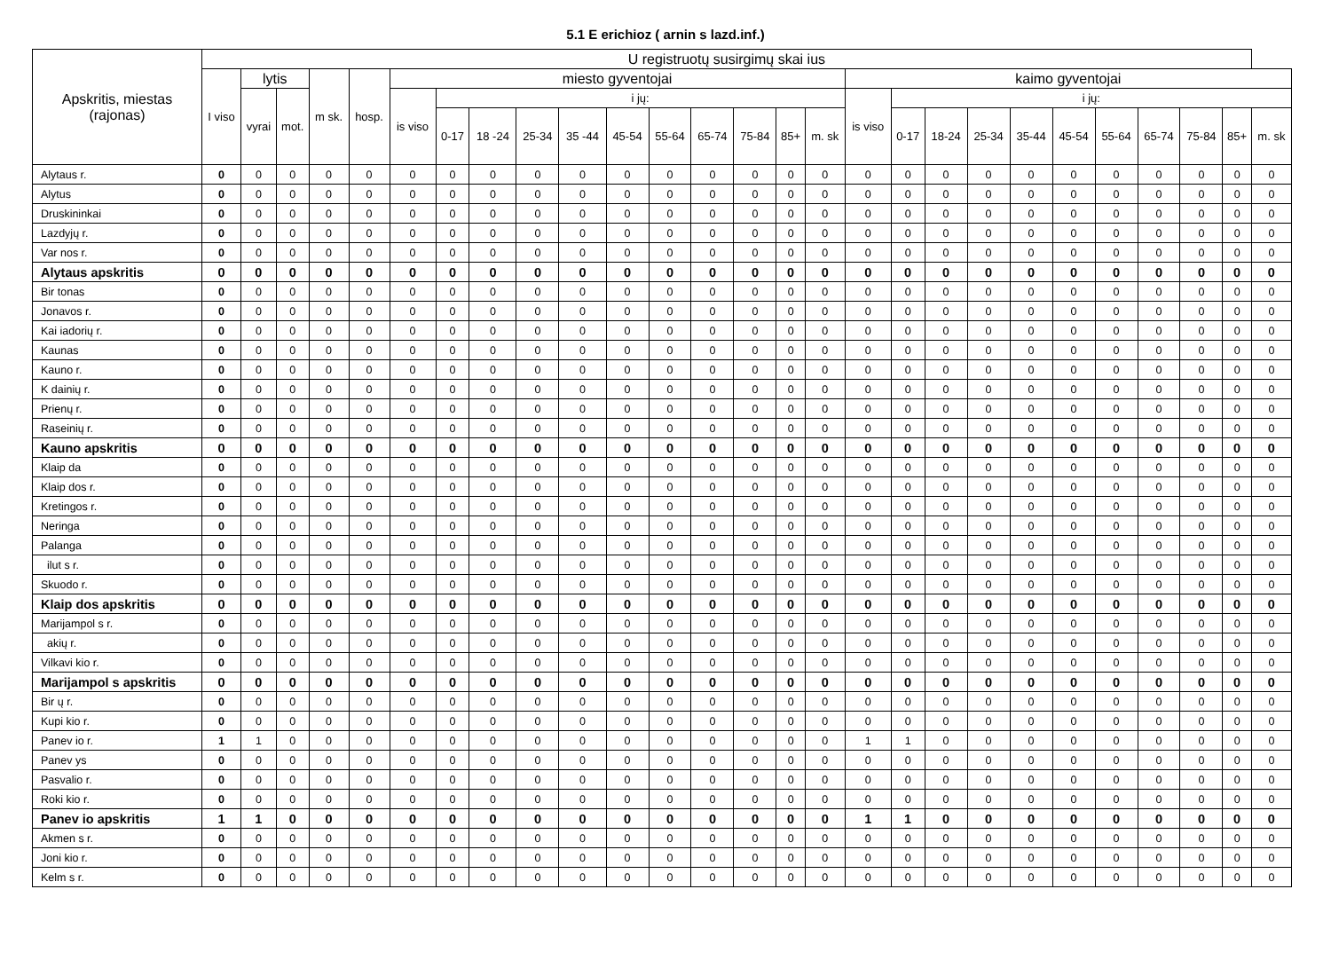5.1 E erichioz ( arnin s lazd.inf.)
| Apskritis, miestas (rajonas) | U registruotų susirgimų skai ius | | | | | | | | | | | | | | | | | | | | | | | | | | |
| --- | --- | --- | --- | --- | --- | --- | --- | --- | --- | --- | --- | --- | --- | --- | --- | --- | --- | --- | --- | --- | --- | --- | --- | --- | --- | --- | --- |
| | I viso | lytis | | m sk. | hosp. | miesto gyventojai | | | | | | | | | | | kaimo gyventojai | | | | | | | | | | |
| | | vyrai | mot. | | | is viso | i jų: | | | | | | | | | | is viso | i jų: | | | | | | | | | |
| | | | | | | | 0-17 | 18 -24 | 25-34 | 35 -44 | 45-54 | 55-64 | 65-74 | 75-84 | 85+ | m. sk | | 0-17 | 18-24 | 25-34 | 35-44 | 45-54 | 55-64 | 65-74 | 75-84 | 85+ | m. sk |
| Alytaus r. | 0 | 0 | 0 | 0 | 0 | 0 | 0 | 0 | 0 | 0 | 0 | 0 | 0 | 0 | 0 | 0 | 0 | 0 | 0 | 0 | 0 | 0 | 0 | 0 | 0 | 0 | 0 |
| Alytus | 0 | 0 | 0 | 0 | 0 | 0 | 0 | 0 | 0 | 0 | 0 | 0 | 0 | 0 | 0 | 0 | 0 | 0 | 0 | 0 | 0 | 0 | 0 | 0 | 0 | 0 | 0 |
| Druskininkai | 0 | 0 | 0 | 0 | 0 | 0 | 0 | 0 | 0 | 0 | 0 | 0 | 0 | 0 | 0 | 0 | 0 | 0 | 0 | 0 | 0 | 0 | 0 | 0 | 0 | 0 | 0 |
| Lazdyjų r. | 0 | 0 | 0 | 0 | 0 | 0 | 0 | 0 | 0 | 0 | 0 | 0 | 0 | 0 | 0 | 0 | 0 | 0 | 0 | 0 | 0 | 0 | 0 | 0 | 0 | 0 | 0 |
| Var nos r. | 0 | 0 | 0 | 0 | 0 | 0 | 0 | 0 | 0 | 0 | 0 | 0 | 0 | 0 | 0 | 0 | 0 | 0 | 0 | 0 | 0 | 0 | 0 | 0 | 0 | 0 | 0 |
| Alytaus apskritis | 0 | 0 | 0 | 0 | 0 | 0 | 0 | 0 | 0 | 0 | 0 | 0 | 0 | 0 | 0 | 0 | 0 | 0 | 0 | 0 | 0 | 0 | 0 | 0 | 0 | 0 | 0 |
| Bir tonas | 0 | 0 | 0 | 0 | 0 | 0 | 0 | 0 | 0 | 0 | 0 | 0 | 0 | 0 | 0 | 0 | 0 | 0 | 0 | 0 | 0 | 0 | 0 | 0 | 0 | 0 | 0 |
| Jonavos r. | 0 | 0 | 0 | 0 | 0 | 0 | 0 | 0 | 0 | 0 | 0 | 0 | 0 | 0 | 0 | 0 | 0 | 0 | 0 | 0 | 0 | 0 | 0 | 0 | 0 | 0 | 0 |
| Kai iadorių r. | 0 | 0 | 0 | 0 | 0 | 0 | 0 | 0 | 0 | 0 | 0 | 0 | 0 | 0 | 0 | 0 | 0 | 0 | 0 | 0 | 0 | 0 | 0 | 0 | 0 | 0 | 0 |
| Kaunas | 0 | 0 | 0 | 0 | 0 | 0 | 0 | 0 | 0 | 0 | 0 | 0 | 0 | 0 | 0 | 0 | 0 | 0 | 0 | 0 | 0 | 0 | 0 | 0 | 0 | 0 | 0 |
| Kauno r. | 0 | 0 | 0 | 0 | 0 | 0 | 0 | 0 | 0 | 0 | 0 | 0 | 0 | 0 | 0 | 0 | 0 | 0 | 0 | 0 | 0 | 0 | 0 | 0 | 0 | 0 | 0 |
| K dainių r. | 0 | 0 | 0 | 0 | 0 | 0 | 0 | 0 | 0 | 0 | 0 | 0 | 0 | 0 | 0 | 0 | 0 | 0 | 0 | 0 | 0 | 0 | 0 | 0 | 0 | 0 | 0 |
| Prienų r. | 0 | 0 | 0 | 0 | 0 | 0 | 0 | 0 | 0 | 0 | 0 | 0 | 0 | 0 | 0 | 0 | 0 | 0 | 0 | 0 | 0 | 0 | 0 | 0 | 0 | 0 | 0 |
| Raseinių r. | 0 | 0 | 0 | 0 | 0 | 0 | 0 | 0 | 0 | 0 | 0 | 0 | 0 | 0 | 0 | 0 | 0 | 0 | 0 | 0 | 0 | 0 | 0 | 0 | 0 | 0 | 0 |
| Kauno apskritis | 0 | 0 | 0 | 0 | 0 | 0 | 0 | 0 | 0 | 0 | 0 | 0 | 0 | 0 | 0 | 0 | 0 | 0 | 0 | 0 | 0 | 0 | 0 | 0 | 0 | 0 | 0 |
| Klaip da | 0 | 0 | 0 | 0 | 0 | 0 | 0 | 0 | 0 | 0 | 0 | 0 | 0 | 0 | 0 | 0 | 0 | 0 | 0 | 0 | 0 | 0 | 0 | 0 | 0 | 0 | 0 |
| Klaip dos r. | 0 | 0 | 0 | 0 | 0 | 0 | 0 | 0 | 0 | 0 | 0 | 0 | 0 | 0 | 0 | 0 | 0 | 0 | 0 | 0 | 0 | 0 | 0 | 0 | 0 | 0 | 0 |
| Kretingos r. | 0 | 0 | 0 | 0 | 0 | 0 | 0 | 0 | 0 | 0 | 0 | 0 | 0 | 0 | 0 | 0 | 0 | 0 | 0 | 0 | 0 | 0 | 0 | 0 | 0 | 0 | 0 |
| Neringa | 0 | 0 | 0 | 0 | 0 | 0 | 0 | 0 | 0 | 0 | 0 | 0 | 0 | 0 | 0 | 0 | 0 | 0 | 0 | 0 | 0 | 0 | 0 | 0 | 0 | 0 | 0 |
| Palanga | 0 | 0 | 0 | 0 | 0 | 0 | 0 | 0 | 0 | 0 | 0 | 0 | 0 | 0 | 0 | 0 | 0 | 0 | 0 | 0 | 0 | 0 | 0 | 0 | 0 | 0 | 0 |
| ilut s r. | 0 | 0 | 0 | 0 | 0 | 0 | 0 | 0 | 0 | 0 | 0 | 0 | 0 | 0 | 0 | 0 | 0 | 0 | 0 | 0 | 0 | 0 | 0 | 0 | 0 | 0 | 0 |
| Skuodo r. | 0 | 0 | 0 | 0 | 0 | 0 | 0 | 0 | 0 | 0 | 0 | 0 | 0 | 0 | 0 | 0 | 0 | 0 | 0 | 0 | 0 | 0 | 0 | 0 | 0 | 0 | 0 |
| Klaip dos apskritis | 0 | 0 | 0 | 0 | 0 | 0 | 0 | 0 | 0 | 0 | 0 | 0 | 0 | 0 | 0 | 0 | 0 | 0 | 0 | 0 | 0 | 0 | 0 | 0 | 0 | 0 | 0 |
| Marijampol s r. | 0 | 0 | 0 | 0 | 0 | 0 | 0 | 0 | 0 | 0 | 0 | 0 | 0 | 0 | 0 | 0 | 0 | 0 | 0 | 0 | 0 | 0 | 0 | 0 | 0 | 0 | 0 |
| akių r. | 0 | 0 | 0 | 0 | 0 | 0 | 0 | 0 | 0 | 0 | 0 | 0 | 0 | 0 | 0 | 0 | 0 | 0 | 0 | 0 | 0 | 0 | 0 | 0 | 0 | 0 | 0 |
| Vilkavi kio r. | 0 | 0 | 0 | 0 | 0 | 0 | 0 | 0 | 0 | 0 | 0 | 0 | 0 | 0 | 0 | 0 | 0 | 0 | 0 | 0 | 0 | 0 | 0 | 0 | 0 | 0 | 0 |
| Marijampol s apskritis | 0 | 0 | 0 | 0 | 0 | 0 | 0 | 0 | 0 | 0 | 0 | 0 | 0 | 0 | 0 | 0 | 0 | 0 | 0 | 0 | 0 | 0 | 0 | 0 | 0 | 0 | 0 |
| Bir ų r. | 0 | 0 | 0 | 0 | 0 | 0 | 0 | 0 | 0 | 0 | 0 | 0 | 0 | 0 | 0 | 0 | 0 | 0 | 0 | 0 | 0 | 0 | 0 | 0 | 0 | 0 | 0 |
| Kupi kio r. | 0 | 0 | 0 | 0 | 0 | 0 | 0 | 0 | 0 | 0 | 0 | 0 | 0 | 0 | 0 | 0 | 0 | 0 | 0 | 0 | 0 | 0 | 0 | 0 | 0 | 0 | 0 |
| Panev io r. | 1 | 1 | 0 | 0 | 0 | 0 | 0 | 0 | 0 | 0 | 0 | 0 | 0 | 0 | 0 | 0 | 1 | 1 | 0 | 0 | 0 | 0 | 0 | 0 | 0 | 0 | 0 |
| Panev ys | 0 | 0 | 0 | 0 | 0 | 0 | 0 | 0 | 0 | 0 | 0 | 0 | 0 | 0 | 0 | 0 | 0 | 0 | 0 | 0 | 0 | 0 | 0 | 0 | 0 | 0 | 0 |
| Pasvalio r. | 0 | 0 | 0 | 0 | 0 | 0 | 0 | 0 | 0 | 0 | 0 | 0 | 0 | 0 | 0 | 0 | 0 | 0 | 0 | 0 | 0 | 0 | 0 | 0 | 0 | 0 | 0 |
| Roki kio r. | 0 | 0 | 0 | 0 | 0 | 0 | 0 | 0 | 0 | 0 | 0 | 0 | 0 | 0 | 0 | 0 | 0 | 0 | 0 | 0 | 0 | 0 | 0 | 0 | 0 | 0 | 0 |
| Panev io apskritis | 1 | 1 | 0 | 0 | 0 | 0 | 0 | 0 | 0 | 0 | 0 | 0 | 0 | 0 | 0 | 0 | 1 | 1 | 0 | 0 | 0 | 0 | 0 | 0 | 0 | 0 | 0 |
| Akmen s r. | 0 | 0 | 0 | 0 | 0 | 0 | 0 | 0 | 0 | 0 | 0 | 0 | 0 | 0 | 0 | 0 | 0 | 0 | 0 | 0 | 0 | 0 | 0 | 0 | 0 | 0 | 0 |
| Joni kio r. | 0 | 0 | 0 | 0 | 0 | 0 | 0 | 0 | 0 | 0 | 0 | 0 | 0 | 0 | 0 | 0 | 0 | 0 | 0 | 0 | 0 | 0 | 0 | 0 | 0 | 0 | 0 |
| Kelm s r. | 0 | 0 | 0 | 0 | 0 | 0 | 0 | 0 | 0 | 0 | 0 | 0 | 0 | 0 | 0 | 0 | 0 | 0 | 0 | 0 | 0 | 0 | 0 | 0 | 0 | 0 | 0 |